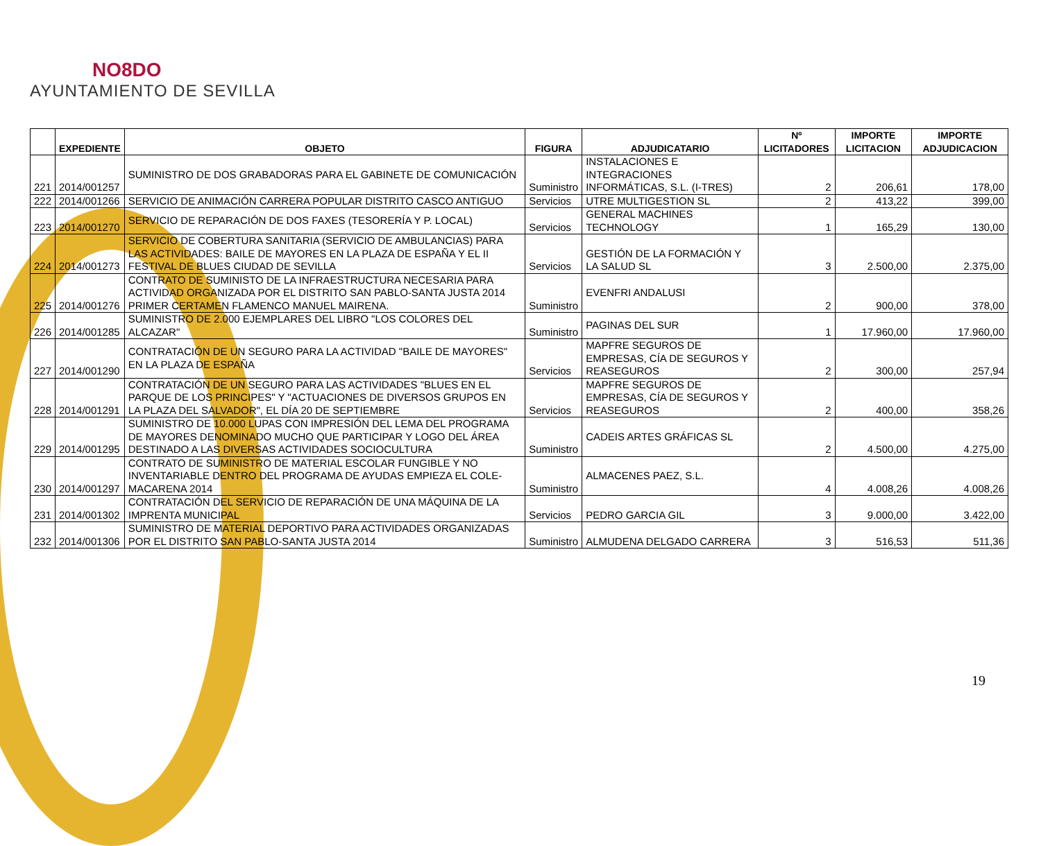NO8DO
AYUNTAMIENTO DE SEVILLA
| | EXPEDIENTE | OBJETO | FIGURA | ADJUDICATARIO | Nº LICITADORES | IMPORTE LICITACION | IMPORTE ADJUDICACION |
| --- | --- | --- | --- | --- | --- | --- | --- |
| 221 | 2014/001257 | SUMINISTRO DE DOS GRABADORAS PARA EL GABINETE DE COMUNICACIÓN | Suministro | INSTALACIONES E INTEGRACIONES INFORMÁTICAS, S.L. (I-TRES) | 2 | 206,61 | 178,00 |
| 222 | 2014/001266 | SERVICIO DE ANIMACIÓN CARRERA POPULAR DISTRITO CASCO ANTIGUO | Servicios | UTRE MULTIGESTION SL | 2 | 413,22 | 399,00 |
| 223 | 2014/001270 | SERVICIO DE REPARACIÓN DE DOS FAXES (TESORERÍA Y P. LOCAL) | Servicios | GENERAL MACHINES TECHNOLOGY | 1 | 165,29 | 130,00 |
| 224 | 2014/001273 | SERVICIO DE COBERTURA SANITARIA (SERVICIO DE AMBULANCIAS) PARA LAS ACTIVIDADES: BAILE DE MAYORES EN LA PLAZA DE ESPAÑA Y EL II FESTIVAL DE BLUES CIUDAD DE SEVILLA | Servicios | GESTIÓN DE LA FORMACIÓN Y LA SALUD SL | 3 | 2.500,00 | 2.375,00 |
| 225 | 2014/001276 | CONTRATO DE SUMINISTO DE LA INFRAESTRUCTURA NECESARIA PARA ACTIVIDAD ORGANIZADA POR EL DISTRITO SAN PABLO-SANTA JUSTA 2014 PRIMER CERTAMEN FLAMENCO MANUEL MAIRENA. | Suministro | EVENFRI ANDALUSI | 2 | 900,00 | 378,00 |
| 226 | 2014/001285 | SUMINISTRO DE 2.000 EJEMPLARES DEL LIBRO "LOS COLORES DEL ALCAZAR" | Suministro | PAGINAS DEL SUR | 1 | 17.960,00 | 17.960,00 |
| 227 | 2014/001290 | CONTRATACIÓN DE UN SEGURO PARA LA ACTIVIDAD "BAILE DE MAYORES" EN LA PLAZA DE ESPAÑA | Servicios | MAPFRE SEGUROS DE EMPRESAS, CÍA DE SEGUROS Y REASEGUROS | 2 | 300,00 | 257,94 |
| 228 | 2014/001291 | CONTRATACIÓN DE UN SEGURO PARA LAS ACTIVIDADES "BLUES EN EL PARQUE DE LOS PRINCIPES" Y "ACTUACIONES DE DIVERSOS GRUPOS EN LA PLAZA DEL SALVADOR", EL DÍA 20 DE SEPTIEMBRE | Servicios | MAPFRE SEGUROS DE EMPRESAS, CÍA DE SEGUROS Y REASEGUROS | 2 | 400,00 | 358,26 |
| 229 | 2014/001295 | SUMINISTRO DE 10.000 LUPAS CON IMPRESIÓN DEL LEMA DEL PROGRAMA DE MAYORES DENOMINADO MUCHO QUE PARTICIPAR Y LOGO DEL ÁREA DESTINADO A LAS DIVERSAS ACTIVIDADES SOCIOCULTURA | Suministro | CADEIS ARTES GRÁFICAS SL | 2 | 4.500,00 | 4.275,00 |
| 230 | 2014/001297 | CONTRATO DE SUMINISTRO DE MATERIAL ESCOLAR FUNGIBLE Y NO INVENTARIABLE DENTRO DEL PROGRAMA DE AYUDAS EMPIEZA EL COLE-MACARENA 2014 | Suministro | ALMACENES PAEZ, S.L. | 4 | 4.008,26 | 4.008,26 |
| 231 | 2014/001302 | CONTRATACIÓN DEL SERVICIO DE REPARACIÓN DE UNA MÁQUINA DE LA IMPRENTA MUNICIPAL | Servicios | PEDRO GARCIA GIL | 3 | 9.000,00 | 3.422,00 |
| 232 | 2014/001306 | SUMINISTRO DE MATERIAL DEPORTIVO PARA ACTIVIDADES ORGANIZADAS POR EL DISTRITO SAN PABLO-SANTA JUSTA 2014 | Suministro | ALMUDENA DELGADO CARRERA | 3 | 516,53 | 511,36 |
19